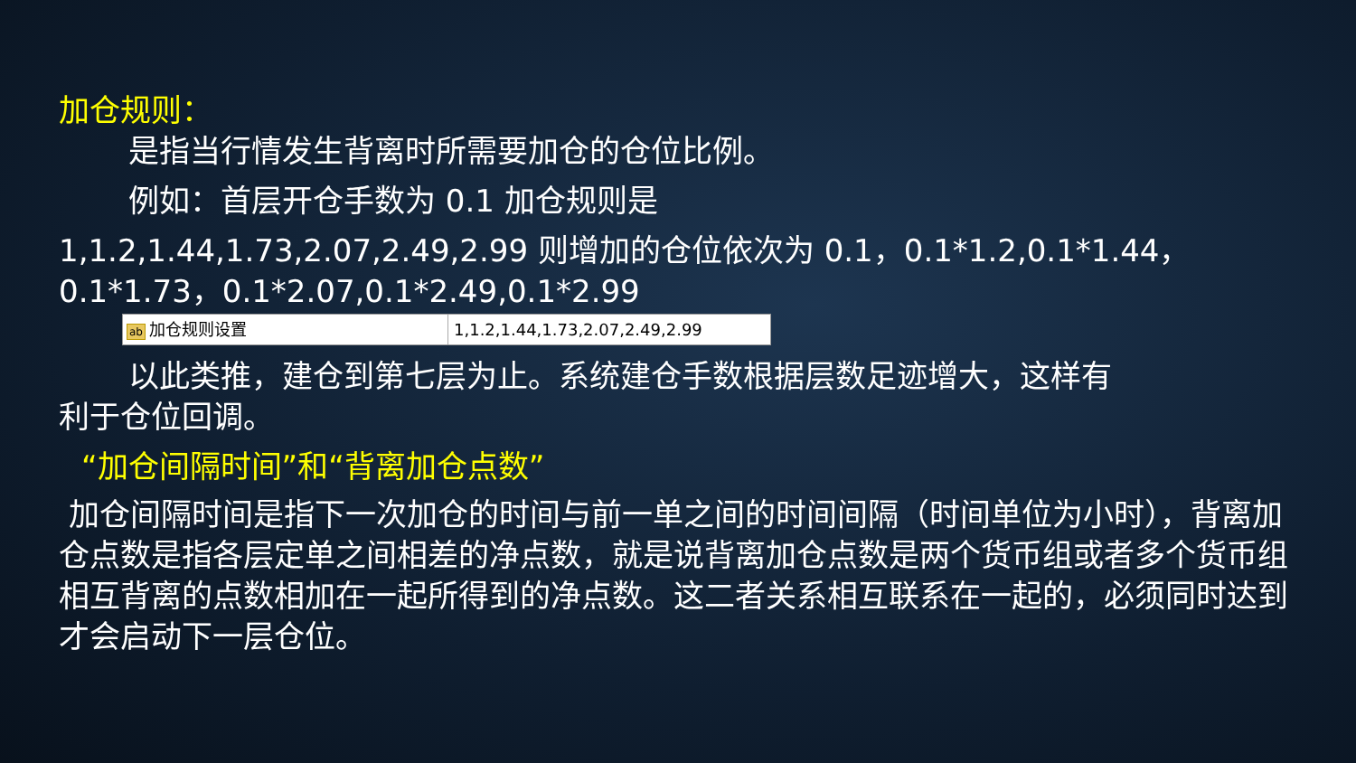加仓规则：
是指当行情发生背离时所需要加仓的仓位比例。
例如：首层开仓手数为 0.1 加仓规则是
1,1.2,1.44,1.73,2.07,2.49,2.99 则增加的仓位依次为 0.1，0.1*1.2,0.1*1.44，0.1*1.73，0.1*2.07,0.1*2.49,0.1*2.99
ab 加仓规则设置 1,1.2,1.44,1.73,2.07,2.49,2.99
以此类推，建仓到第七层为止。系统建仓手数根据层数足迹增大，这样有
利于仓位回调。
“加仓间隔时间”和“背离加仓点数”
加仓间隔时间是指下一次加仓的时间与前一单之间的时间间隔（时间单位为小时），背离加仓点数是指各层定单之间相差的净点数，就是说背离加仓点数是两个货币组或者多个货币组相互背离的点数相加在一起所得到的净点数。这二者关系相互联系在一起的，必须同时达到才会启动下一层仓位。